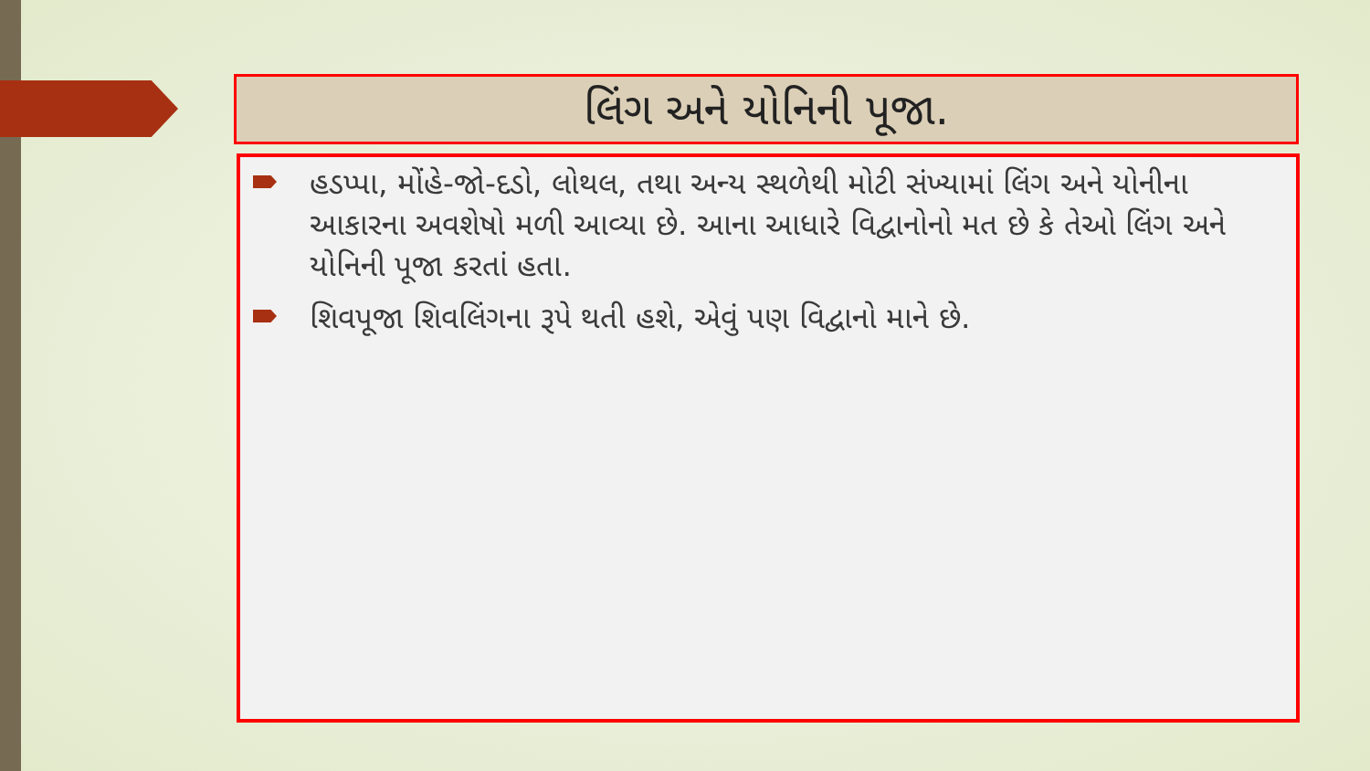લિંગ અને યોનિની પૂજા.
હડપ્પા, મોંહે-જો-દડો, લોથલ, તથા અન્ય સ્થળેથી મોટી સંખ્યામાં લિંગ અને યોનીના આકારના અવશેષો મળી આવ્યા છે. આના આધારે વિદ્વાનોનો મત છે કે તેઓ લિંગ અને યોનિની પૂજા કરતાં હતા.
શિવપૂજા શિવલિંગના રૂપે થતી હશે, એવું પણ વિદ્વાનો માને છે.